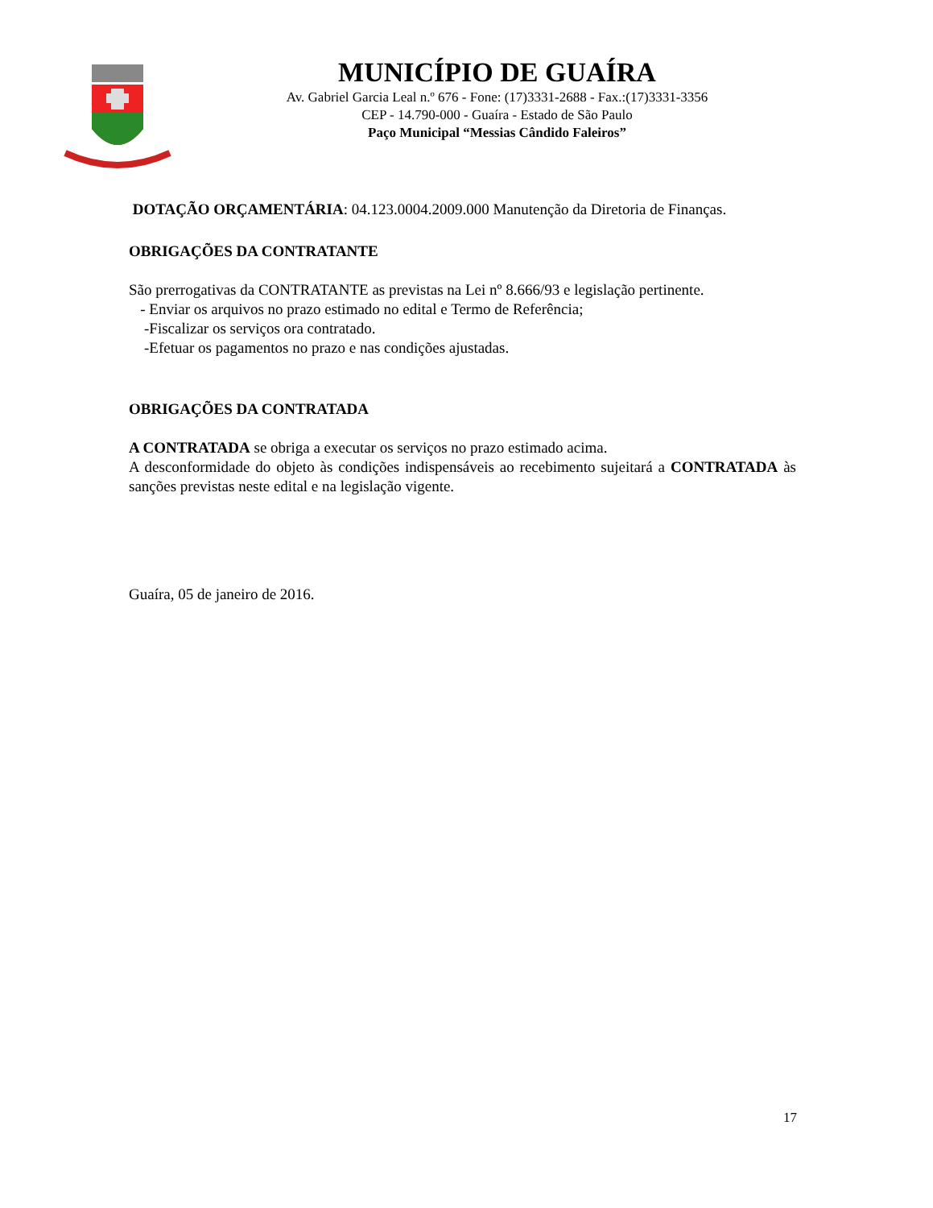MUNICÍPIO DE GUAÍRA
Av. Gabriel Garcia Leal n.º 676 - Fone: (17)3331-2688 - Fax.:(17)3331-3356
CEP - 14.790-000 - Guaíra - Estado de São Paulo
Paço Municipal “Messias Cândido Faleiros”
DOTAÇÃO ORÇAMENTÁRIA: 04.123.0004.2009.000 Manutenção da Diretoria de Finanças.
OBRIGAÇÕES DA CONTRATANTE
São prerrogativas da CONTRATANTE as previstas na Lei nº 8.666/93 e legislação pertinente.
- Enviar os arquivos no prazo estimado no edital e Termo de Referência;
-Fiscalizar os serviços ora contratado.
-Efetuar os pagamentos no prazo e nas condições ajustadas.
OBRIGAÇÕES DA CONTRATADA
A CONTRATADA se obriga a executar os serviços no prazo estimado acima.
A desconformidade do objeto às condições indispensáveis ao recebimento sujeitará a CONTRATADA às sanções previstas neste edital e na legislação vigente.
Guaíra, 05 de janeiro de 2016.
17